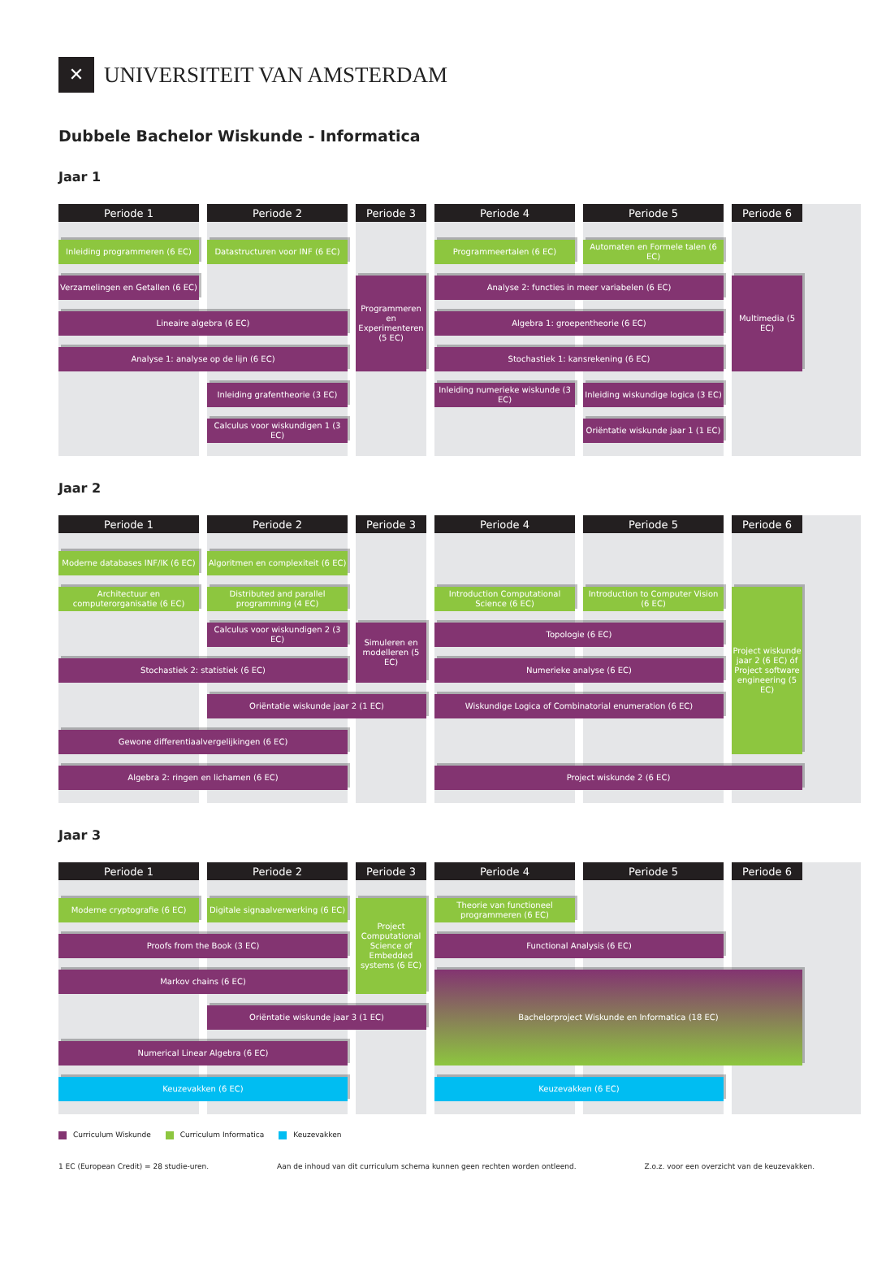✕
UNIVERSITEIT VAN AMSTERDAM
Dubbele Bachelor Wiskunde - Informatica
Jaar 1
Periode 1
Periode 2
Periode 3
Periode 4
Periode 5
Periode 6
Inleiding programmeren (6 EC)
Datastructuren voor INF (6 EC)
Programmeertalen (6 EC)
Automaten en Formele talen (6 EC)
Verzamelingen en Getallen (6 EC)
Programmeren en Experimenteren (5 EC)
Analyse 2: functies in meer variabelen (6 EC)
Multimedia (5 EC)
Lineaire algebra (6 EC)
Algebra 1: groepentheorie (6 EC)
Analyse 1: analyse op de lijn (6 EC)
Stochastiek 1: kansrekening (6 EC)
Inleiding grafentheorie (3 EC)
Inleiding numerieke wiskunde (3 EC)
Inleiding wiskundige logica (3 EC)
Calculus voor wiskundigen 1 (3 EC)
Oriëntatie wiskunde jaar 1 (1 EC)
Jaar 2
Periode 1
Periode 2
Periode 3
Periode 4
Periode 5
Periode 6
Moderne databases INF/IK (6 EC)
Algoritmen en complexiteit (6 EC)
Architectuur en computerorganisatie (6 EC)
Distributed and parallel programming (4 EC)
Introduction Computational Science (6 EC)
Introduction to Computer Vision (6 EC)
Project wiskunde jaar 2 (6 EC) óf Project software engineering (5 EC)
Calculus voor wiskundigen 2 (3 EC)
Simuleren en modelleren (5 EC)
Topologie (6 EC)
Stochastiek 2: statistiek (6 EC)
Numerieke analyse (6 EC)
Oriëntatie wiskunde jaar 2 (1 EC)
Wiskundige Logica of Combinatorial enumeration (6 EC)
Gewone differentiaalvergelijkingen (6 EC)
Algebra 2: ringen en lichamen (6 EC)
Project wiskunde 2 (6 EC)
Jaar 3
Periode 1
Periode 2
Periode 3
Periode 4
Periode 5
Periode 6
Moderne cryptografie (6 EC)
Digitale signaalverwerking (6 EC)
Project Computational Science of Embedded systems (6 EC)
Theorie van functioneel programmeren (6 EC)
Proofs from the Book (3 EC)
Functional Analysis (6 EC)
Markov chains (6 EC)
Bachelorproject Wiskunde en Informatica (18 EC)
Oriëntatie wiskunde jaar 3 (1 EC)
Numerical Linear Algebra (6 EC)
Keuzevakken (6 EC)
Keuzevakken (6 EC)
Curriculum Wiskunde Curriculum Informatica Keuzevakken
1 EC (European Credit) = 28 studie-uren.
Aan de inhoud van dit curriculum schema kunnen geen rechten worden ontleend.
Z.o.z. voor een overzicht van de keuzevakken.